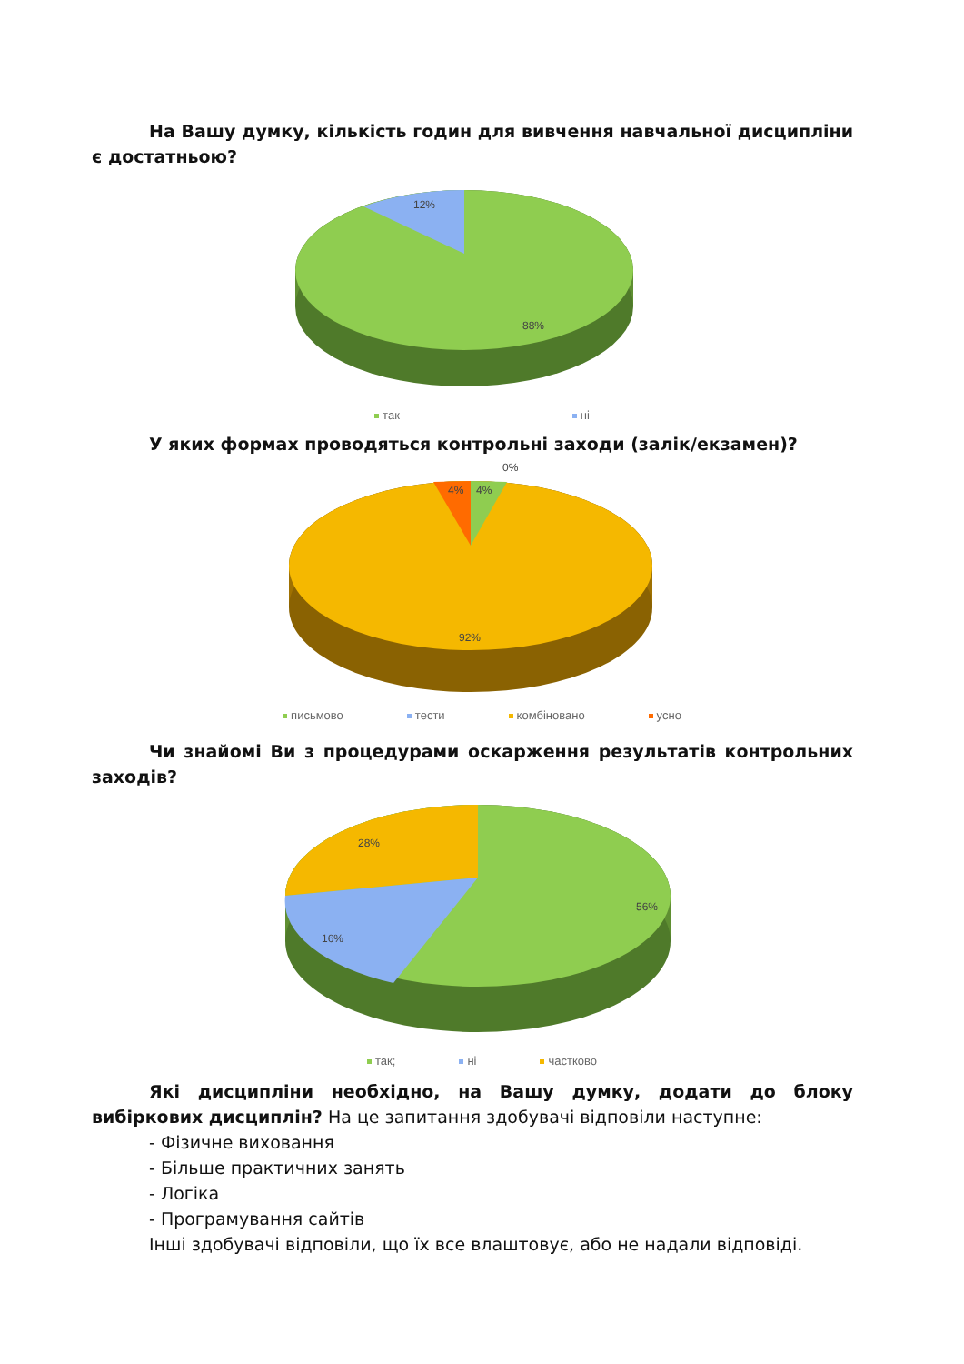На Вашу думку, кількість годин для вивчення навчальної дисципліни є достатньою?
12%
88%
так ні
У яких формах проводяться контрольні заходи (залік/екзамен)?
0%
4%
4%
92%
письмово тести комбіновано усно
Чи знайомі Ви з процедурами оскарження результатів контрольних заходів?
28%
16%
56%
так; ні частково
Які дисципліни необхідно, на Вашу думку, додати до блоку вибіркових дисциплін? На це запитання здобувачі відповіли наступне:
- Фізичне виховання
- Більше практичних занять
- Логіка
- Програмування сайтів
Інші здобувачі відповіли, що їх все влаштовує, або не надали відповіді.